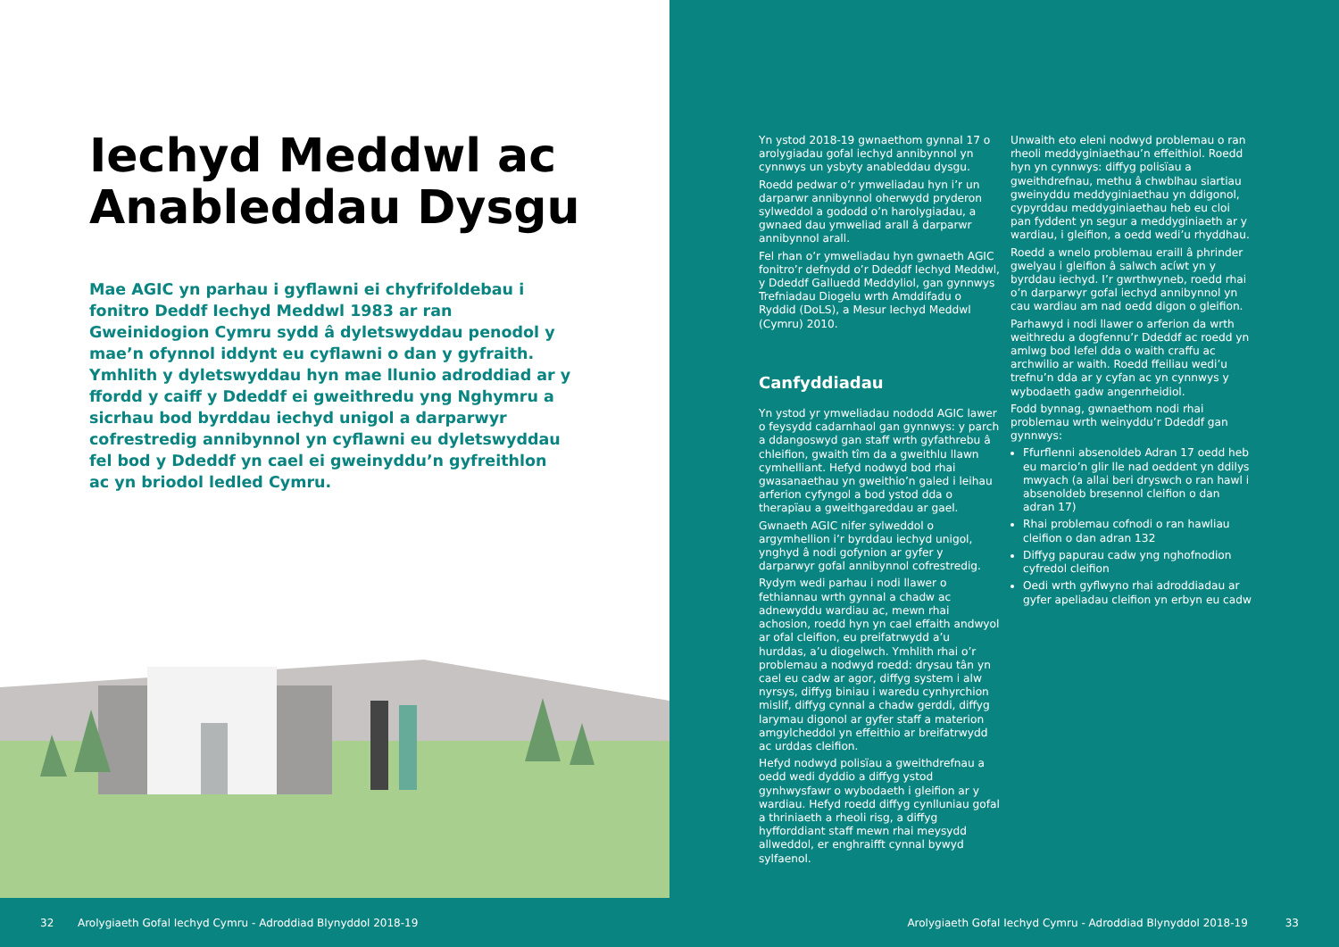Iechyd Meddwl ac
Anableddau Dysgu
Mae AGIC yn parhau i gyflawni ei chyfrifoldebau i fonitro Deddf Iechyd Meddwl 1983 ar ran Gweinidogion Cymru sydd â dyletswyddau penodol y mae’n ofynnol iddynt eu cyflawni o dan y gyfraith. Ymhlith y dyletswyddau hyn mae llunio adroddiad ar y ffordd y caiff y Ddeddf ei gweithredu yng Nghymru a sicrhau bod byrddau iechyd unigol a darparwyr cofrestredig annibynnol yn cyflawni eu dyletswyddau fel bod y Ddeddf yn cael ei gweinyddu’n gyfreithlon ac yn briodol ledled Cymru.
Yn ystod 2018-19 gwnaethom gynnal 17 o arolygiadau gofal iechyd annibynnol yn cynnwys un ysbyty anableddau dysgu.
Roedd pedwar o’r ymweliadau hyn i’r un darparwr annibynnol oherwydd pryderon sylweddol a gododd o’n harolygiadau, a gwnaed dau ymweliad arall â darparwr annibynnol arall.
Fel rhan o’r ymweliadau hyn gwnaeth AGIC fonitro’r defnydd o’r Ddeddf Iechyd Meddwl, y Ddeddf Galluedd Meddyliol, gan gynnwys Trefniadau Diogelu wrth Amddifadu o Ryddid (DoLS), a Mesur Iechyd Meddwl (Cymru) 2010.
Canfyddiadau
Yn ystod yr ymweliadau nododd AGIC lawer o feysydd cadarnhaol gan gynnwys: y parch a ddangoswyd gan staff wrth gyfathrebu â chleifion, gwaith tîm da a gweithlu llawn cymhelliant. Hefyd nodwyd bod rhai gwasanaethau yn gweithio’n galed i leihau arferion cyfyngol a bod ystod dda o therapïau a gweithgareddau ar gael.
Gwnaeth AGIC nifer sylweddol o argymhellion i’r byrddau iechyd unigol, ynghyd â nodi gofynion ar gyfer y darparwyr gofal annibynnol cofrestredig.
Rydym wedi parhau i nodi llawer o fethiannau wrth gynnal a chadw ac adnewyddu wardiau ac, mewn rhai achosion, roedd hyn yn cael effaith andwyol ar ofal cleifion, eu preifatrwydd a’u hurddas, a’u diogelwch. Ymhlith rhai o’r problemau a nodwyd roedd: drysau tân yn cael eu cadw ar agor, diffyg system i alw nyrsys, diffyg biniau i waredu cynhyrchion mislif, diffyg cynnal a chadw gerddi, diffyg larymau digonol ar gyfer staff a materion amgylcheddol yn effeithio ar breifatrwydd ac urddas cleifion.
Hefyd nodwyd polisïau a gweithdrefnau a oedd wedi dyddio a diffyg ystod gynhwysfawr o wybodaeth i gleifion ar y wardiau. Hefyd roedd diffyg cynlluniau gofal a thriniaeth a rheoli risg, a diffyg hyfforddiant staff mewn rhai meysydd allweddol, er enghraifft cynnal bywyd sylfaenol.
Unwaith eto eleni nodwyd problemau o ran rheoli meddyginiaethau’n effeithiol. Roedd hyn yn cynnwys: diffyg polisïau a gweithdrefnau, methu â chwblhau siartiau gweinyddu meddyginiaethau yn ddigonol, cypyrddau meddyginiaethau heb eu cloi pan fyddent yn segur a meddyginiaeth ar y wardiau, i gleifion, a oedd wedi’u rhyddhau.
Roedd a wnelo problemau eraill â phrinder gwelyau i gleifion â salwch acíwt yn y byrddau iechyd. I’r gwrthwyneb, roedd rhai o’n darparwyr gofal iechyd annibynnol yn cau wardiau am nad oedd digon o gleifion.
Parhawyd i nodi llawer o arferion da wrth weithredu a dogfennu’r Ddeddf ac roedd yn amlwg bod lefel dda o waith craffu ac archwilio ar waith. Roedd ffeiliau wedi’u trefnu’n dda ar y cyfan ac yn cynnwys y wybodaeth gadw angenrheidiol.
Fodd bynnag, gwnaethom nodi rhai problemau wrth weinyddu’r Ddeddf gan gynnwys:
Ffurflenni absenoldeb Adran 17 oedd heb eu marcio’n glir lle nad oeddent yn ddilys mwyach (a allai beri dryswch o ran hawl i absenoldeb bresennol cleifion o dan adran 17)
Rhai problemau cofnodi o ran hawliau cleifion o dan adran 132
Diffyg papurau cadw yng nghofnodion cyfredol cleifion
Oedi wrth gyflwyno rhai adroddiadau ar gyfer apeliadau cleifion yn erbyn eu cadw
32 Arolygiaeth Gofal Iechyd Cymru - Adroddiad Blynyddol 2018-19 Arolygiaeth Gofal Iechyd Cymru - Adroddiad Blynyddol 2018-19 33